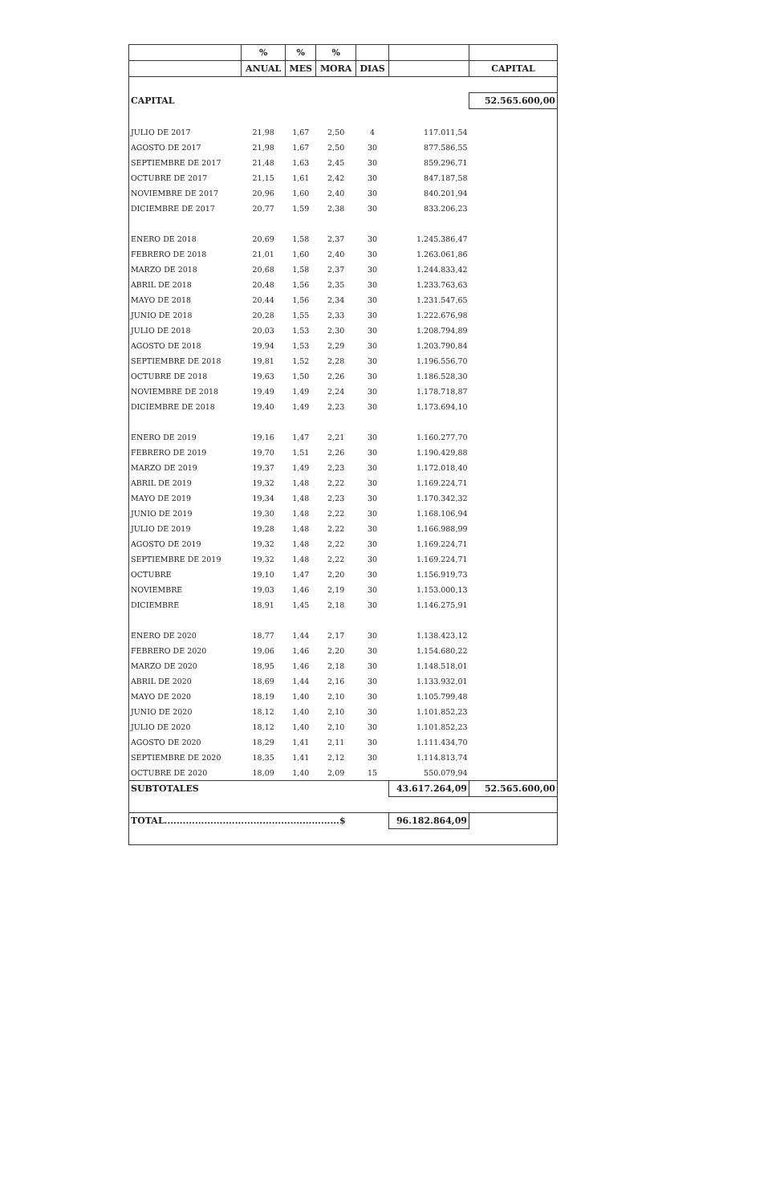| | % | % | % | | | |
| --- | --- | --- | --- | --- | --- | --- |
| | ANUAL | MES | MORA | DIAS | | CAPITAL |
| CAPITAL | | | | | | 52.565.600,00 |
| JULIO DE 2017 | 21,98 | 1,67 | 2,50 | 4 | 117.011,54 | |
| AGOSTO DE 2017 | 21,98 | 1,67 | 2,50 | 30 | 877.586,55 | |
| SEPTIEMBRE DE 2017 | 21,48 | 1,63 | 2,45 | 30 | 859.296,71 | |
| OCTUBRE DE 2017 | 21,15 | 1,61 | 2,42 | 30 | 847.187,58 | |
| NOVIEMBRE DE 2017 | 20,96 | 1,60 | 2,40 | 30 | 840.201,94 | |
| DICIEMBRE DE 2017 | 20,77 | 1,59 | 2,38 | 30 | 833.206,23 | |
| ENERO DE 2018 | 20,69 | 1,58 | 2,37 | 30 | 1.245.386,47 | |
| FEBRERO DE 2018 | 21,01 | 1,60 | 2,40 | 30 | 1.263.061,86 | |
| MARZO DE 2018 | 20,68 | 1,58 | 2,37 | 30 | 1.244.833,42 | |
| ABRIL DE 2018 | 20,48 | 1,56 | 2,35 | 30 | 1.233.763,63 | |
| MAYO DE 2018 | 20,44 | 1,56 | 2,34 | 30 | 1.231.547,65 | |
| JUNIO DE 2018 | 20,28 | 1,55 | 2,33 | 30 | 1.222.676,98 | |
| JULIO DE 2018 | 20,03 | 1,53 | 2,30 | 30 | 1.208.794,89 | |
| AGOSTO DE 2018 | 19,94 | 1,53 | 2,29 | 30 | 1.203.790,84 | |
| SEPTIEMBRE DE 2018 | 19,81 | 1,52 | 2,28 | 30 | 1.196.556,70 | |
| OCTUBRE DE 2018 | 19,63 | 1,50 | 2,26 | 30 | 1.186.528,30 | |
| NOVIEMBRE DE 2018 | 19,49 | 1,49 | 2,24 | 30 | 1.178.718,87 | |
| DICIEMBRE DE 2018 | 19,40 | 1,49 | 2,23 | 30 | 1.173.694,10 | |
| ENERO DE 2019 | 19,16 | 1,47 | 2,21 | 30 | 1.160.277,70 | |
| FEBRERO DE 2019 | 19,70 | 1,51 | 2,26 | 30 | 1.190.429,88 | |
| MARZO DE 2019 | 19,37 | 1,49 | 2,23 | 30 | 1.172.018,40 | |
| ABRIL DE 2019 | 19,32 | 1,48 | 2,22 | 30 | 1.169.224,71 | |
| MAYO DE 2019 | 19,34 | 1,48 | 2,23 | 30 | 1.170.342,32 | |
| JUNIO DE 2019 | 19,30 | 1,48 | 2,22 | 30 | 1.168.106,94 | |
| JULIO DE 2019 | 19,28 | 1,48 | 2,22 | 30 | 1.166.988,99 | |
| AGOSTO DE 2019 | 19,32 | 1,48 | 2,22 | 30 | 1.169.224,71 | |
| SEPTIEMBRE DE 2019 | 19,32 | 1,48 | 2,22 | 30 | 1.169.224,71 | |
| OCTUBRE | 19,10 | 1,47 | 2,20 | 30 | 1.156.919,73 | |
| NOVIEMBRE | 19,03 | 1,46 | 2,19 | 30 | 1.153.000,13 | |
| DICIEMBRE | 18,91 | 1,45 | 2,18 | 30 | 1.146.275,91 | |
| ENERO DE 2020 | 18,77 | 1,44 | 2,17 | 30 | 1.138.423,12 | |
| FEBRERO DE 2020 | 19,06 | 1,46 | 2,20 | 30 | 1.154.680,22 | |
| MARZO DE 2020 | 18,95 | 1,46 | 2,18 | 30 | 1.148.518,01 | |
| ABRIL DE 2020 | 18,69 | 1,44 | 2,16 | 30 | 1.133.932,01 | |
| MAYO DE 2020 | 18,19 | 1,40 | 2,10 | 30 | 1.105.799,48 | |
| JUNIO DE 2020 | 18,12 | 1,40 | 2,10 | 30 | 1.101.852,23 | |
| JULIO DE 2020 | 18,12 | 1,40 | 2,10 | 30 | 1.101.852,23 | |
| AGOSTO DE 2020 | 18,29 | 1,41 | 2,11 | 30 | 1.111.434,70 | |
| SEPTIEMBRE DE 2020 | 18,35 | 1,41 | 2,12 | 30 | 1.114.813,74 | |
| OCTUBRE DE 2020 | 18,09 | 1,40 | 2,09 | 15 | 550.079,94 | |
| SUBTOTALES | | | | | 43.617.264,09 | 52.565.600,00 |
| TOTAL.........................................................$ | | | | | 96.182.864,09 | |